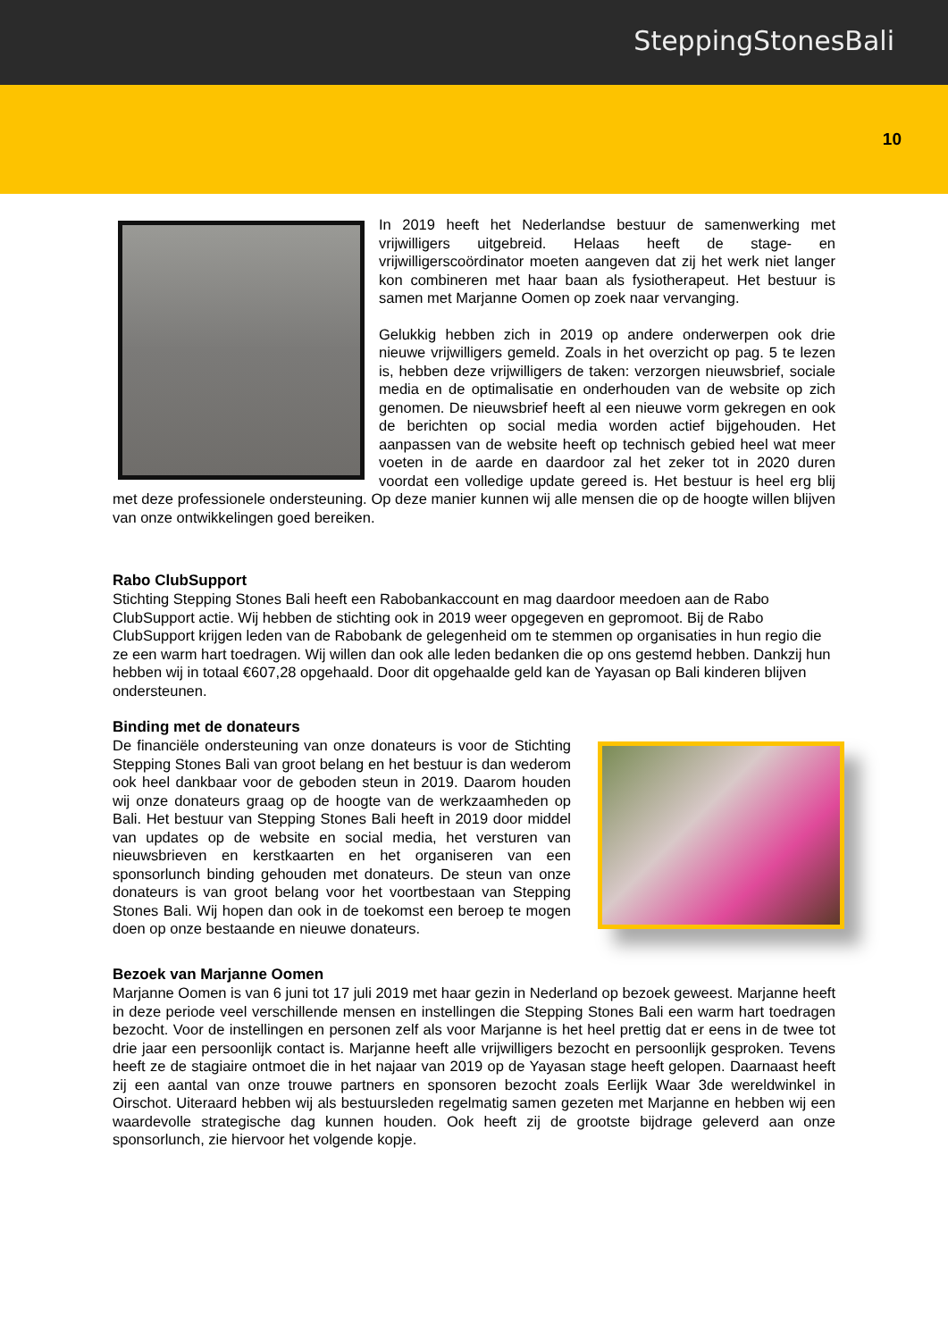SteppingStonesBali
10
In 2019 heeft het Nederlandse bestuur de samenwerking met vrijwilligers uitgebreid. Helaas heeft de stage- en vrijwilligerscoördinator moeten aangeven dat zij het werk niet langer kon combineren met haar baan als fysiotherapeut. Het bestuur is samen met Marjanne Oomen op zoek naar vervanging.
Gelukkig hebben zich in 2019 op andere onderwerpen ook drie nieuwe vrijwilligers gemeld. Zoals in het overzicht op pag. 5 te lezen is, hebben deze vrijwilligers de taken: verzorgen nieuwsbrief, sociale media en de optimalisatie en onderhouden van de website op zich genomen. De nieuwsbrief heeft al een nieuwe vorm gekregen en ook de berichten op social media worden actief bijgehouden. Het aanpassen van de website heeft op technisch gebied heel wat meer voeten in de aarde en daardoor zal het zeker tot in 2020 duren voordat een volledige update gereed is. Het bestuur is heel erg blij met deze professionele ondersteuning. Op deze manier kunnen wij alle mensen die op de hoogte willen blijven van onze ontwikkelingen goed bereiken.
Rabo ClubSupport
Stichting Stepping Stones Bali heeft een Rabobankaccount en mag daardoor meedoen aan de Rabo ClubSupport actie. Wij hebben de stichting ook in 2019 weer opgegeven en gepromoot. Bij de Rabo ClubSupport krijgen leden van de Rabobank de gelegenheid om te stemmen op organisaties in hun regio die ze een warm hart toedragen. Wij willen dan ook alle leden bedanken die op ons gestemd hebben. Dankzij hun hebben wij in totaal €607,28 opgehaald. Door dit opgehaalde geld kan de Yayasan op Bali kinderen blijven ondersteunen.
Binding met de donateurs
De financiële ondersteuning van onze donateurs is voor de Stichting Stepping Stones Bali van groot belang en het bestuur is dan wederom ook heel dankbaar voor de geboden steun in 2019. Daarom houden wij onze donateurs graag op de hoogte van de werkzaamheden op Bali. Het bestuur van Stepping Stones Bali heeft in 2019 door middel van updates op de website en social media, het versturen van nieuwsbrieven en kerstkaarten en het organiseren van een sponsorlunch binding gehouden met donateurs. De steun van onze donateurs is van groot belang voor het voortbestaan van Stepping Stones Bali. Wij hopen dan ook in de toekomst een beroep te mogen doen op onze bestaande en nieuwe donateurs.
Bezoek van Marjanne Oomen
Marjanne Oomen is van 6 juni tot 17 juli 2019 met haar gezin in Nederland op bezoek geweest. Marjanne heeft in deze periode veel verschillende mensen en instellingen die Stepping Stones Bali een warm hart toedragen bezocht. Voor de instellingen en personen zelf als voor Marjanne is het heel prettig dat er eens in de twee tot drie jaar een persoonlijk contact is. Marjanne heeft alle vrijwilligers bezocht en persoonlijk gesproken. Tevens heeft ze de stagiaire ontmoet die in het najaar van 2019 op de Yayasan stage heeft gelopen. Daarnaast heeft zij een aantal van onze trouwe partners en sponsoren bezocht zoals Eerlijk Waar 3de wereldwinkel in Oirschot. Uiteraard hebben wij als bestuursleden regelmatig samen gezeten met Marjanne en hebben wij een waardevolle strategische dag kunnen houden. Ook heeft zij de grootste bijdrage geleverd aan onze sponsorlunch, zie hiervoor het volgende kopje.